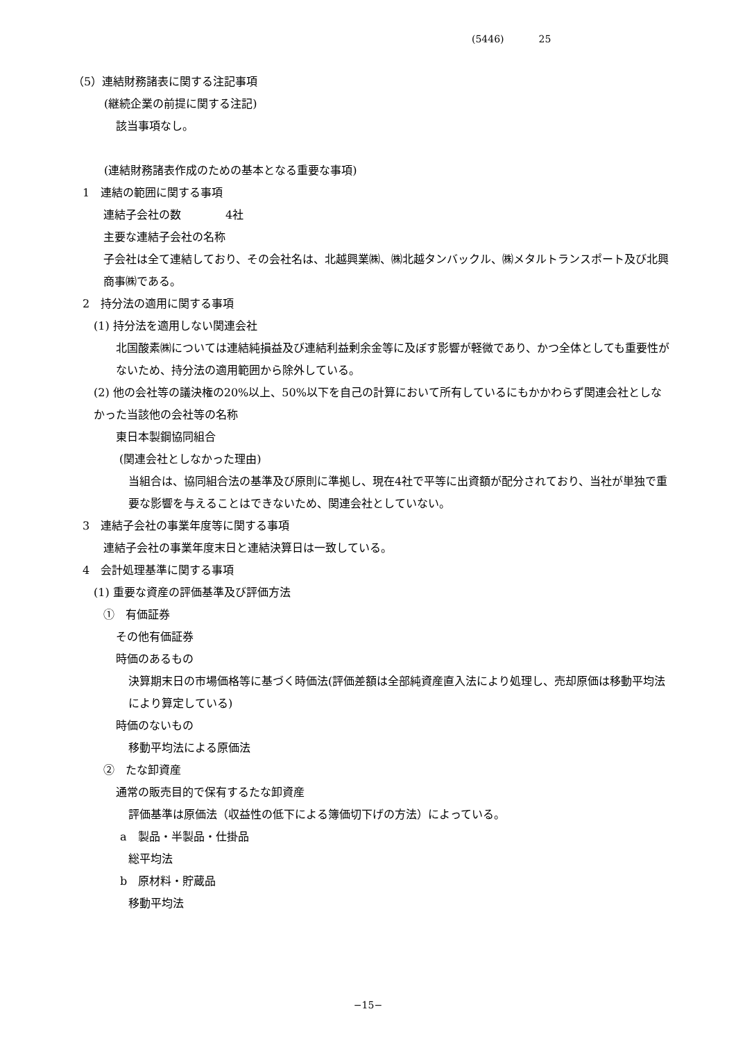(5446) 25
（5）連結財務諸表に関する注記事項
(継続企業の前提に関する注記)
該当事項なし。
(連結財務諸表作成のための基本となる重要な事項)
1　連結の範囲に関する事項
連結子会社の数　　　　4社
主要な連結子会社の名称
子会社は全て連結しており、その会社名は、北越興業㈱、㈱北越タンバックル、㈱メタルトランスポート及び北興商事㈱である。
2　持分法の適用に関する事項
(1) 持分法を適用しない関連会社
北国酸素㈱については連結純損益及び連結利益剰余金等に及ぼす影響が軽微であり、かつ全体としても重要性がないため、持分法の適用範囲から除外している。
(2) 他の会社等の議決権の20%以上、50%以下を自己の計算において所有しているにもかかわらず関連会社としなかった当該他の会社等の名称
東日本製鋼協同組合
(関連会社としなかった理由)
当組合は、協同組合法の基準及び原則に準拠し、現在4社で平等に出資額が配分されており、当社が単独で重要な影響を与えることはできないため、関連会社としていない。
3　連結子会社の事業年度等に関する事項
連結子会社の事業年度末日と連結決算日は一致している。
4　会計処理基準に関する事項
(1) 重要な資産の評価基準及び評価方法
①　有価証券
その他有価証券
時価のあるもの
決算期末日の市場価格等に基づく時価法(評価差額は全部純資産直入法により処理し、売却原価は移動平均法により算定している)
時価のないもの
移動平均法による原価法
②　たな卸資産
通常の販売目的で保有するたな卸資産
評価基準は原価法（収益性の低下による簿価切下げの方法）によっている。
a　製品・半製品・仕掛品
総平均法
b　原材料・貯蔵品
移動平均法
−15−